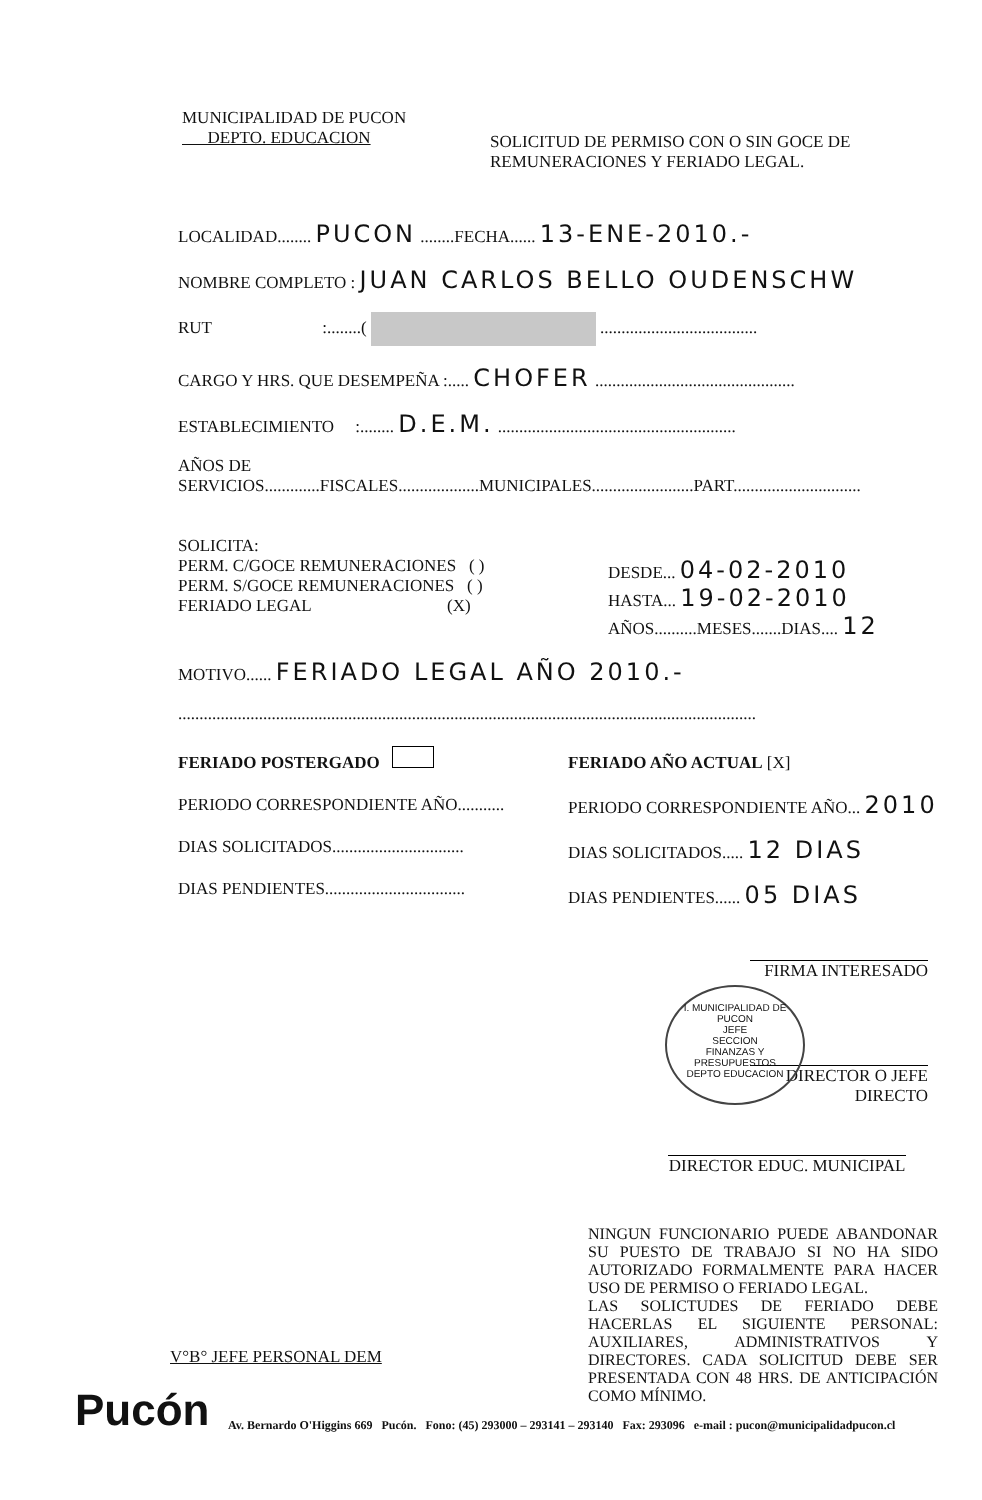MUNICIPALIDAD DE PUCON
DEPTO. EDUCACION
SOLICITUD DE PERMISO CON O SIN GOCE DE REMUNERACIONES Y FERIADO LEGAL.
LOCALIDAD........ PUCON ........FECHA...... 13-ENE-2010.-
NOMBRE COMPLETO : JUAN CARLOS BELLO OUDENSCHW
RUT :........( .....................................
CARGO Y HRS. QUE DESEMPEÑA :..... CHOFER ...............................................
ESTABLECIMIENTO :........ D.E.M. ........................................................
AÑOS DE
SERVICIOS.............FISCALES...................MUNICIPALES........................PART..............................
SOLICITA:
PERM. C/GOCE REMUNERACIONES ( )
PERM. S/GOCE REMUNERACIONES ( )
FERIADO LEGAL (X)
DESDE... 04-02-2010
HASTA... 19-02-2010
AÑOS..........MESES.......DIAS.... 12
MOTIVO...... FERIADO LEGAL AÑO 2010.-
........................................................................................................................................
FERIADO POSTERGADO
PERIODO CORRESPONDIENTE AÑO...........
DIAS SOLICITADOS...............................
DIAS PENDIENTES.................................
FERIADO AÑO ACTUAL [X]
PERIODO CORRESPONDIENTE AÑO... 2010
DIAS SOLICITADOS..... 12 DIAS
DIAS PENDIENTES...... 05 DIAS
FIRMA INTERESADO
DIRECTOR O JEFE DIRECTO
I. MUNICIPALIDAD DE PUCON
JEFE
SECCION
FINANZAS Y
PRESUPUESTOS
DEPTO EDUCACION
DIRECTOR EDUC. MUNICIPAL
NINGUN FUNCIONARIO PUEDE ABANDONAR SU PUESTO DE TRABAJO SI NO HA SIDO AUTORIZADO FORMALMENTE PARA HACER USO DE PERMISO O FERIADO LEGAL.
LAS SOLICTUDES DE FERIADO DEBE HACERLAS EL SIGUIENTE PERSONAL: AUXILIARES, ADMINISTRATIVOS Y DIRECTORES. CADA SOLICITUD DEBE SER PRESENTADA CON 48 HRS. DE ANTICIPACIÓN COMO MÍNIMO.
V°B° JEFE PERSONAL DEM
Pucón
Av. Bernardo O'Higgins 669 Pucón. Fono: (45) 293000 – 293141 – 293140 Fax: 293096 e-mail : pucon@municipalidadpucon.cl